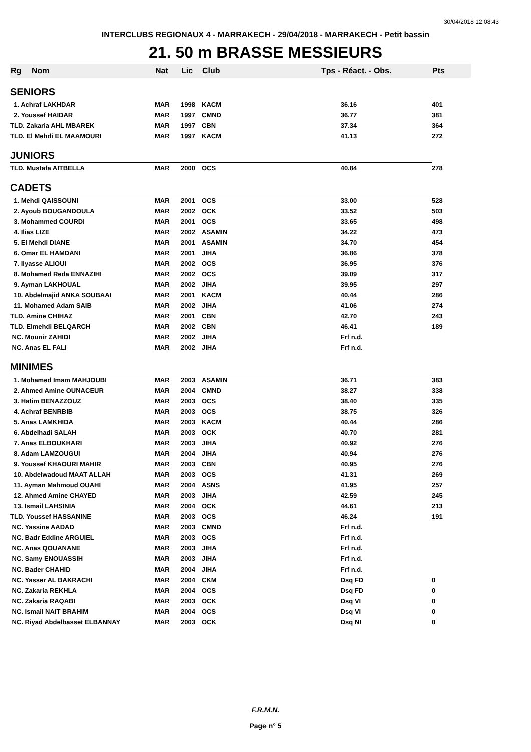30/04/2018 12:08:43
INTERCLUBS REGIONAUX 4 - MARRAKECH - 29/04/2018 - MARRAKECH - Petit bassin
21. 50 m BRASSE MESSIEURS
| Rg | Nom | Nat | Lic | Club | Tps - Réact. - Obs. | Pts |
| --- | --- | --- | --- | --- | --- | --- |
| SENIORS | | | | | | |
| 1. Achraf LAKHDAR | | MAR | 1998 | KACM | 36.16 | 401 |
| 2. Youssef HAIDAR | | MAR | 1997 | CMND | 36.77 | 381 |
| TLD. Zakaria AHL MBAREK | | MAR | 1997 | CBN | 37.34 | 364 |
| TLD. El Mehdi EL MAAMOURI | | MAR | 1997 | KACM | 41.13 | 272 |
| JUNIORS | | | | | | |
| TLD. Mustafa AITBELLA | | MAR | 2000 | OCS | 40.84 | 278 |
| CADETS | | | | | | |
| 1. Mehdi QAISSOUNI | | MAR | 2001 | OCS | 33.00 | 528 |
| 2. Ayoub BOUGANDOULA | | MAR | 2002 | OCK | 33.52 | 503 |
| 3. Mohammed COURDI | | MAR | 2001 | OCS | 33.65 | 498 |
| 4. Ilias LIZE | | MAR | 2002 | ASAMIN | 34.22 | 473 |
| 5. El Mehdi DIANE | | MAR | 2001 | ASAMIN | 34.70 | 454 |
| 6. Omar EL HAMDANI | | MAR | 2001 | JIHA | 36.86 | 378 |
| 7. Ilyasse ALIOUI | | MAR | 2002 | OCS | 36.95 | 376 |
| 8. Mohamed Reda ENNAZIHI | | MAR | 2002 | OCS | 39.09 | 317 |
| 9. Ayman LAKHOUAL | | MAR | 2002 | JIHA | 39.95 | 297 |
| 10. Abdelmajid ANKA SOUBAAI | | MAR | 2001 | KACM | 40.44 | 286 |
| 11. Mohamed Adam SAIB | | MAR | 2002 | JIHA | 41.06 | 274 |
| TLD. Amine CHIHAZ | | MAR | 2001 | CBN | 42.70 | 243 |
| TLD. Elmehdi BELQARCH | | MAR | 2002 | CBN | 46.41 | 189 |
| NC. Mounir ZAHIDI | | MAR | 2002 | JIHA | Frf n.d. | |
| NC. Anas EL FALI | | MAR | 2002 | JIHA | Frf n.d. | |
| MINIMES | | | | | | |
| 1. Mohamed Imam MAHJOUBI | | MAR | 2003 | ASAMIN | 36.71 | 383 |
| 2. Ahmed Amine OUNACEUR | | MAR | 2004 | CMND | 38.27 | 338 |
| 3. Hatim BENAZZOUZ | | MAR | 2003 | OCS | 38.40 | 335 |
| 4. Achraf BENRBIB | | MAR | 2003 | OCS | 38.75 | 326 |
| 5. Anas LAMKHIDA | | MAR | 2003 | KACM | 40.44 | 286 |
| 6. Abdelhadi SALAH | | MAR | 2003 | OCK | 40.70 | 281 |
| 7. Anas ELBOUKHARI | | MAR | 2003 | JIHA | 40.92 | 276 |
| 8. Adam LAMZOUGUI | | MAR | 2004 | JIHA | 40.94 | 276 |
| 9. Youssef KHAOURI MAHIR | | MAR | 2003 | CBN | 40.95 | 276 |
| 10. Abdelwadoud MAAT ALLAH | | MAR | 2003 | OCS | 41.31 | 269 |
| 11. Ayman Mahmoud OUAHI | | MAR | 2004 | ASNS | 41.95 | 257 |
| 12. Ahmed Amine CHAYED | | MAR | 2003 | JIHA | 42.59 | 245 |
| 13. Ismail LAHSINIA | | MAR | 2004 | OCK | 44.61 | 213 |
| TLD. Youssef HASSANINE | | MAR | 2003 | OCS | 46.24 | 191 |
| NC. Yassine AADAD | | MAR | 2003 | CMND | Frf n.d. | |
| NC. Badr Eddine ARGUIEL | | MAR | 2003 | OCS | Frf n.d. | |
| NC. Anas QOUANANE | | MAR | 2003 | JIHA | Frf n.d. | |
| NC. Samy ENOUASSIH | | MAR | 2003 | JIHA | Frf n.d. | |
| NC. Bader CHAHID | | MAR | 2004 | JIHA | Frf n.d. | |
| NC. Yasser AL BAKRACHI | | MAR | 2004 | CKM | Dsq FD | 0 |
| NC. Zakaria REKHLA | | MAR | 2004 | OCS | Dsq FD | 0 |
| NC. Zakaria RAQABI | | MAR | 2003 | OCK | Dsq VI | 0 |
| NC. Ismail NAIT BRAHIM | | MAR | 2004 | OCS | Dsq VI | 0 |
| NC. Riyad Abdelbasset ELBANNAY | | MAR | 2003 | OCK | Dsq NI | 0 |
F.R.M.N.
Page n° 5